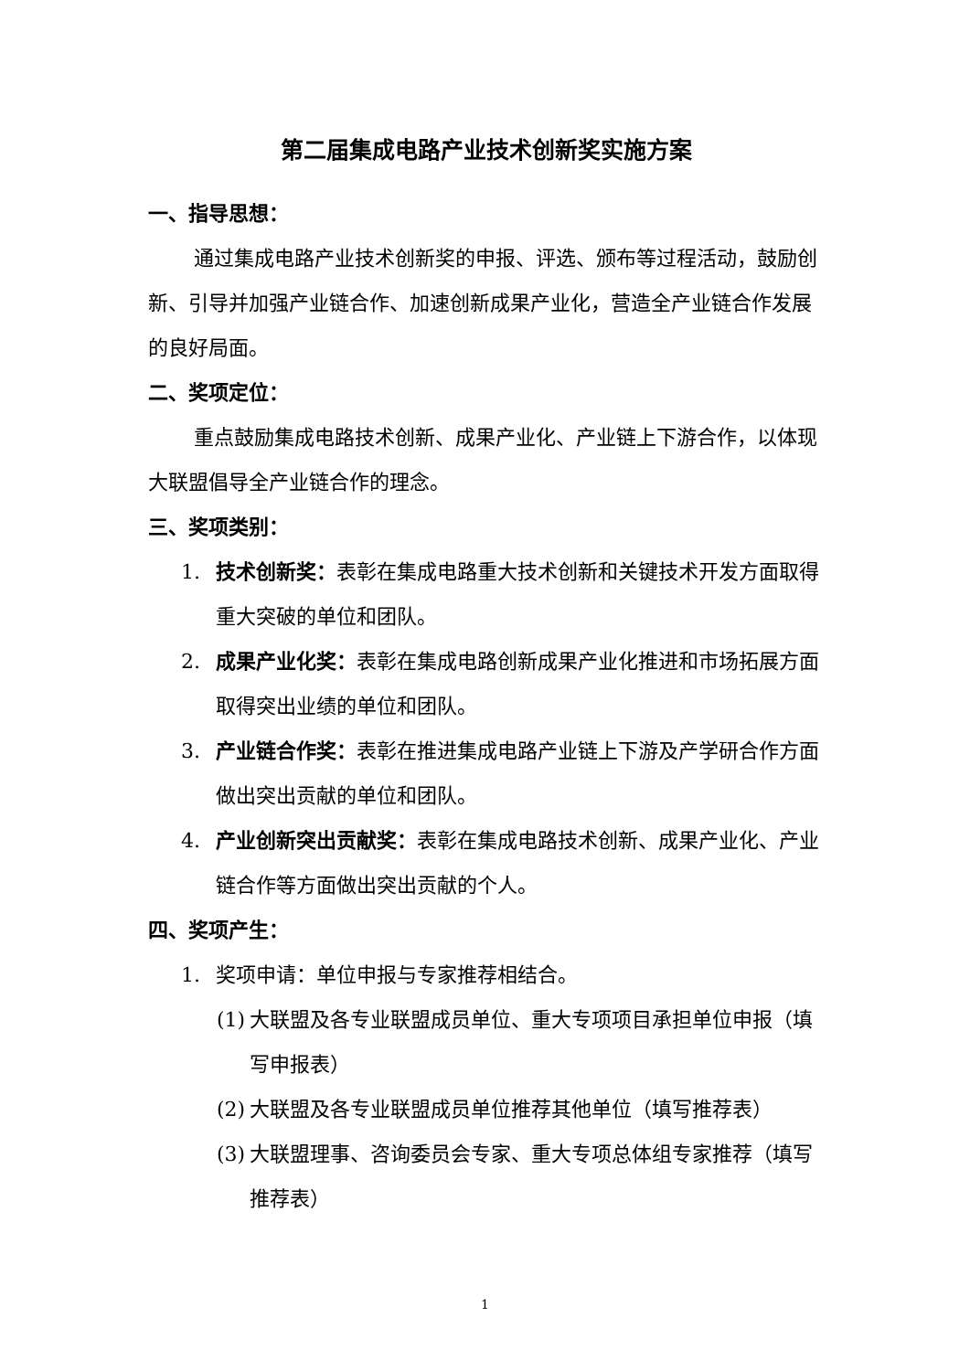第二届集成电路产业技术创新奖实施方案
一、指导思想：
通过集成电路产业技术创新奖的申报、评选、颁布等过程活动，鼓励创新、引导并加强产业链合作、加速创新成果产业化，营造全产业链合作发展的良好局面。
二、奖项定位：
重点鼓励集成电路技术创新、成果产业化、产业链上下游合作，以体现大联盟倡导全产业链合作的理念。
三、奖项类别：
1. 技术创新奖：表彰在集成电路重大技术创新和关键技术开发方面取得重大突破的单位和团队。
2. 成果产业化奖：表彰在集成电路创新成果产业化推进和市场拓展方面取得突出业绩的单位和团队。
3. 产业链合作奖：表彰在推进集成电路产业链上下游及产学研合作方面做出突出贡献的单位和团队。
4. 产业创新突出贡献奖：表彰在集成电路技术创新、成果产业化、产业链合作等方面做出突出贡献的个人。
四、奖项产生：
1. 奖项申请：单位申报与专家推荐相结合。
(1) 大联盟及各专业联盟成员单位、重大专项项目承担单位申报（填写申报表）
(2) 大联盟及各专业联盟成员单位推荐其他单位（填写推荐表）
(3) 大联盟理事、咨询委员会专家、重大专项总体组专家推荐（填写推荐表）
1